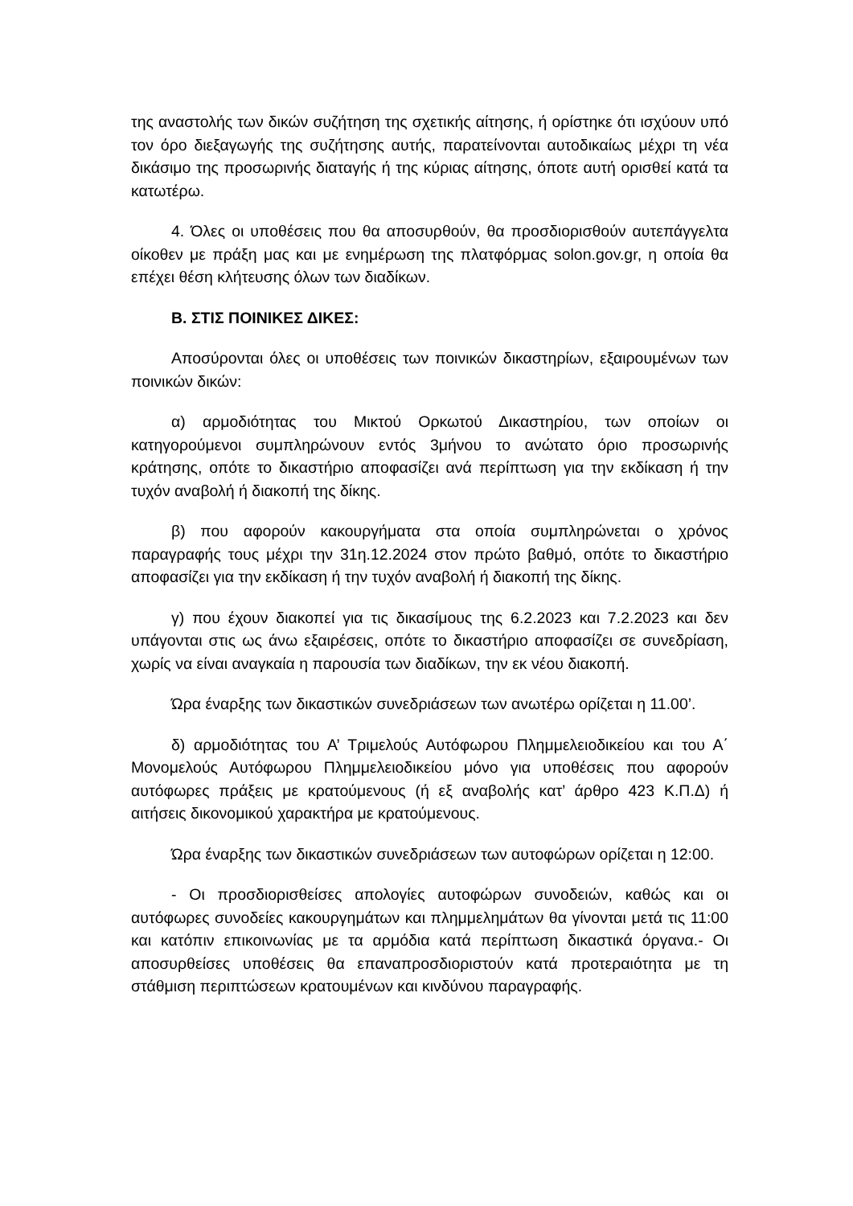της αναστολής των δικών συζήτηση της σχετικής αίτησης, ή ορίστηκε ότι ισχύουν υπό τον όρο διεξαγωγής της συζήτησης αυτής, παρατείνονται αυτοδικαίως μέχρι τη νέα δικάσιμο της προσωρινής διαταγής ή της κύριας αίτησης, όποτε αυτή ορισθεί κατά τα κατωτέρω.
4. Όλες οι υποθέσεις που θα αποσυρθούν, θα προσδιορισθούν αυτεπάγγελτα οίκοθεν με πράξη μας και με ενημέρωση της πλατφόρμας solon.gov.gr, η οποία θα επέχει θέση κλήτευσης όλων των διαδίκων.
Β. ΣΤΙΣ ΠΟΙΝΙΚΕΣ ΔΙΚΕΣ:
Αποσύρονται όλες οι υποθέσεις των ποινικών δικαστηρίων, εξαιρουμένων των ποινικών δικών:
α) αρμοδιότητας του Μικτού Ορκωτού Δικαστηρίου, των οποίων οι κατηγορούμενοι συμπληρώνουν εντός 3μήνου το ανώτατο όριο προσωρινής κράτησης, οπότε το δικαστήριο αποφασίζει ανά περίπτωση για την εκδίκαση ή την τυχόν αναβολή ή διακοπή της δίκης.
β) που αφορούν κακουργήματα στα οποία συμπληρώνεται ο χρόνος παραγραφής τους μέχρι την 31η.12.2024 στον πρώτο βαθμό, οπότε το δικαστήριο αποφασίζει για την εκδίκαση ή την τυχόν αναβολή ή διακοπή της δίκης.
γ) που έχουν διακοπεί για τις δικασίμους της 6.2.2023 και 7.2.2023 και δεν υπάγονται στις ως άνω εξαιρέσεις, οπότε το δικαστήριο αποφασίζει σε συνεδρίαση, χωρίς να είναι αναγκαία η παρουσία των διαδίκων, την εκ νέου διακοπή.
Ώρα έναρξης των δικαστικών συνεδριάσεων των ανωτέρω ορίζεται η 11.00’.
δ) αρμοδιότητας του Α’ Τριμελούς Αυτόφωρου Πλημμελειοδικείου και του Α΄ Μονομελούς Αυτόφωρου Πλημμελειοδικείου μόνο για υποθέσεις που αφορούν αυτόφωρες πράξεις με κρατούμενους (ή εξ αναβολής κατ’ άρθρο 423 Κ.Π.Δ) ή αιτήσεις δικονομικού χαρακτήρα με κρατούμενους.
Ώρα έναρξης των δικαστικών συνεδριάσεων των αυτοφώρων ορίζεται η 12:00.
- Οι προσδιορισθείσες απολογίες αυτοφώρων συνοδειών, καθώς και οι αυτόφωρες συνοδείες κακουργημάτων και πλημμελημάτων θα γίνονται μετά τις 11:00 και κατόπιν επικοινωνίας με τα αρμόδια κατά περίπτωση δικαστικά όργανα.- Οι αποσυρθείσες υποθέσεις θα επαναπροσδιοριστούν κατά προτεραιότητα με τη στάθμιση περιπτώσεων κρατουμένων και κινδύνου παραγραφής.